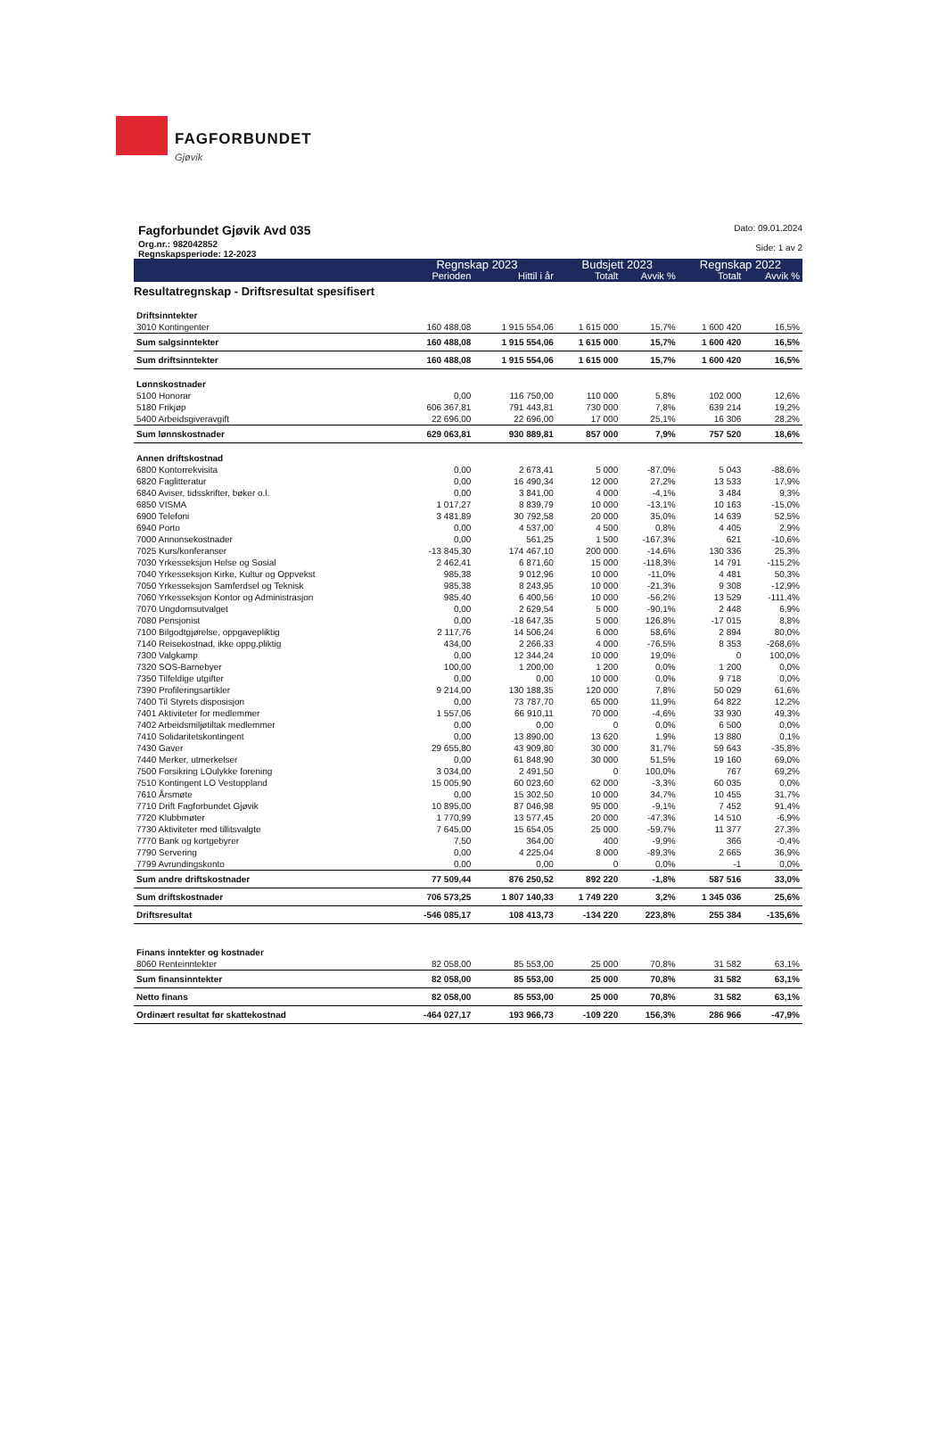FAGFORBUNDET Gjøvik
Fagforbundet Gjøvik Avd 035
Org.nr.: 982042852
Regnskapsperiode: 12-2023
Dato: 09.01.2024
Side: 1 av 2
| | Regnskap 2023 | | Budsjett 2023 | | Regnskap 2022 | |
| --- | --- | --- | --- | --- | --- | --- |
| | Perioden | Hittil i år | Totalt | Avvik % | Totalt | Avvik % |
| Resultatregnskap - Driftsresultat spesifisert | | | | | | |
| Driftsinntekter | | | | | | |
| 3010 Kontingenter | 160 488,08 | 1 915 554,06 | 1 615 000 | 15,7% | 1 600 420 | 16,5% |
| Sum salgsinntekter | 160 488,08 | 1 915 554,06 | 1 615 000 | 15,7% | 1 600 420 | 16,5% |
| Sum driftsinntekter | 160 488,08 | 1 915 554,06 | 1 615 000 | 15,7% | 1 600 420 | 16,5% |
| Lønnskostnader | | | | | | |
| 5100 Honorar | 0,00 | 116 750,00 | 110 000 | 5,8% | 102 000 | 12,6% |
| 5180 Frikjøp | 606 367,81 | 791 443,81 | 730 000 | 7,8% | 639 214 | 19,2% |
| 5400 Arbeidsgiveravgift | 22 696,00 | 22 696,00 | 17 000 | 25,1% | 16 306 | 28,2% |
| Sum lønnskostnader | 629 063,81 | 930 889,81 | 857 000 | 7,9% | 757 520 | 18,6% |
| Annen driftskostnad | | | | | | |
| 6800 Kontorrekvisita | 0,00 | 2 673,41 | 5 000 | -87,0% | 5 043 | -88,6% |
| 6820 Faglitteratur | 0,00 | 16 490,34 | 12 000 | 27,2% | 13 533 | 17,9% |
| 6840 Aviser, tidsskrifter, bøker o.l. | 0,00 | 3 841,00 | 4 000 | -4,1% | 3 484 | 9,3% |
| 6850 VISMA | 1 017,27 | 8 839,79 | 10 000 | -13,1% | 10 163 | -15,0% |
| 6900 Telefoni | 3 481,89 | 30 792,58 | 20 000 | 35,0% | 14 639 | 52,5% |
| 6940 Porto | 0,00 | 4 537,00 | 4 500 | 0,8% | 4 405 | 2,9% |
| 7000 Annonsekostnader | 0,00 | 561,25 | 1 500 | -167,3% | 621 | -10,6% |
| 7025 Kurs/konferanser | -13 845,30 | 174 467,10 | 200 000 | -14,6% | 130 336 | 25,3% |
| 7030 Yrkesseksjon Helse og Sosial | 2 462,41 | 6 871,60 | 15 000 | -118,3% | 14 791 | -115,2% |
| 7040 Yrkesseksjon Kirke, Kultur og Oppvekst | 985,38 | 9 012,96 | 10 000 | -11,0% | 4 481 | 50,3% |
| 7050 Yrkesseksjon Samferdsel og Teknisk | 985,38 | 8 243,95 | 10 000 | -21,3% | 9 308 | -12,9% |
| 7060 Yrkesseksjon Kontor og Administrasjon | 985,40 | 6 400,56 | 10 000 | -56,2% | 13 529 | -111,4% |
| 7070 Ungdomsutvalget | 0,00 | 2 629,54 | 5 000 | -90,1% | 2 448 | 6,9% |
| 7080 Pensjonist | 0,00 | -18 647,35 | 5 000 | 126,8% | -17 015 | 8,8% |
| 7100 Bilgodtgjørelse, oppgavepliktig | 2 117,76 | 14 506,24 | 6 000 | 58,6% | 2 894 | 80,0% |
| 7140 Reisekostnad, ikke oppg.pliktig | 434,00 | 2 266,33 | 4 000 | -76,5% | 8 353 | -268,6% |
| 7300 Valgkamp | 0,00 | 12 344,24 | 10 000 | 19,0% | 0 | 100,0% |
| 7320 SOS-Barnebyer | 100,00 | 1 200,00 | 1 200 | 0,0% | 1 200 | 0,0% |
| 7350 Tilfeldige utgifter | 0,00 | 0,00 | 10 000 | 0,0% | 9 718 | 0,0% |
| 7390 Profileringsartikler | 9 214,00 | 130 188,35 | 120 000 | 7,8% | 50 029 | 61,6% |
| 7400 Til Styrets disposisjon | 0,00 | 73 787,70 | 65 000 | 11,9% | 64 822 | 12,2% |
| 7401 Aktiviteter for medlemmer | 1 557,06 | 66 910,11 | 70 000 | -4,6% | 33 930 | 49,3% |
| 7402 Arbeidsmiljøtiltak medlemmer | 0,00 | 0,00 | 0 | 0,0% | 6 500 | 0,0% |
| 7410 Solidaritetskontingent | 0,00 | 13 890,00 | 13 620 | 1,9% | 13 880 | 0,1% |
| 7430 Gaver | 29 655,80 | 43 909,80 | 30 000 | 31,7% | 59 643 | -35,8% |
| 7440 Merker, utmerkelser | 0,00 | 61 848,90 | 30 000 | 51,5% | 19 160 | 69,0% |
| 7500 Forsikring LOulykke forening | 3 034,00 | 2 491,50 | 0 | 100,0% | 767 | 69,2% |
| 7510 Kontingent LO Vestoppland | 15 005,90 | 60 023,60 | 62 000 | -3,3% | 60 035 | 0,0% |
| 7610 Årsmøte | 0,00 | 15 302,50 | 10 000 | 34,7% | 10 455 | 31,7% |
| 7710 Drift Fagforbundet Gjøvik | 10 895,00 | 87 046,98 | 95 000 | -9,1% | 7 452 | 91,4% |
| 7720 Klubbmøter | 1 770,99 | 13 577,45 | 20 000 | -47,3% | 14 510 | -6,9% |
| 7730 Aktiviteter med tillitsvalgte | 7 645,00 | 15 654,05 | 25 000 | -59,7% | 11 377 | 27,3% |
| 7770 Bank og kortgebyrer | 7,50 | 364,00 | 400 | -9,9% | 366 | -0,4% |
| 7790 Servering | 0,00 | 4 225,04 | 8 000 | -89,3% | 2 665 | 36,9% |
| 7799 Avrundingskonto | 0,00 | 0,00 | 0 | 0,0% | -1 | 0,0% |
| Sum andre driftskostnader | 77 509,44 | 876 250,52 | 892 220 | -1,8% | 587 516 | 33,0% |
| Sum driftskostnader | 706 573,25 | 1 807 140,33 | 1 749 220 | 3,2% | 1 345 036 | 25,6% |
| Driftsresultat | -546 085,17 | 108 413,73 | -134 220 | 223,8% | 255 384 | -135,6% |
| Finans inntekter og kostnader | | | | | | |
| 8060 Renteinntekter | 82 058,00 | 85 553,00 | 25 000 | 70,8% | 31 582 | 63,1% |
| Sum finansinntekter | 82 058,00 | 85 553,00 | 25 000 | 70,8% | 31 582 | 63,1% |
| Netto finans | 82 058,00 | 85 553,00 | 25 000 | 70,8% | 31 582 | 63,1% |
| Ordinært resultat før skattekostnad | -464 027,17 | 193 966,73 | -109 220 | 156,3% | 286 966 | -47,9% |